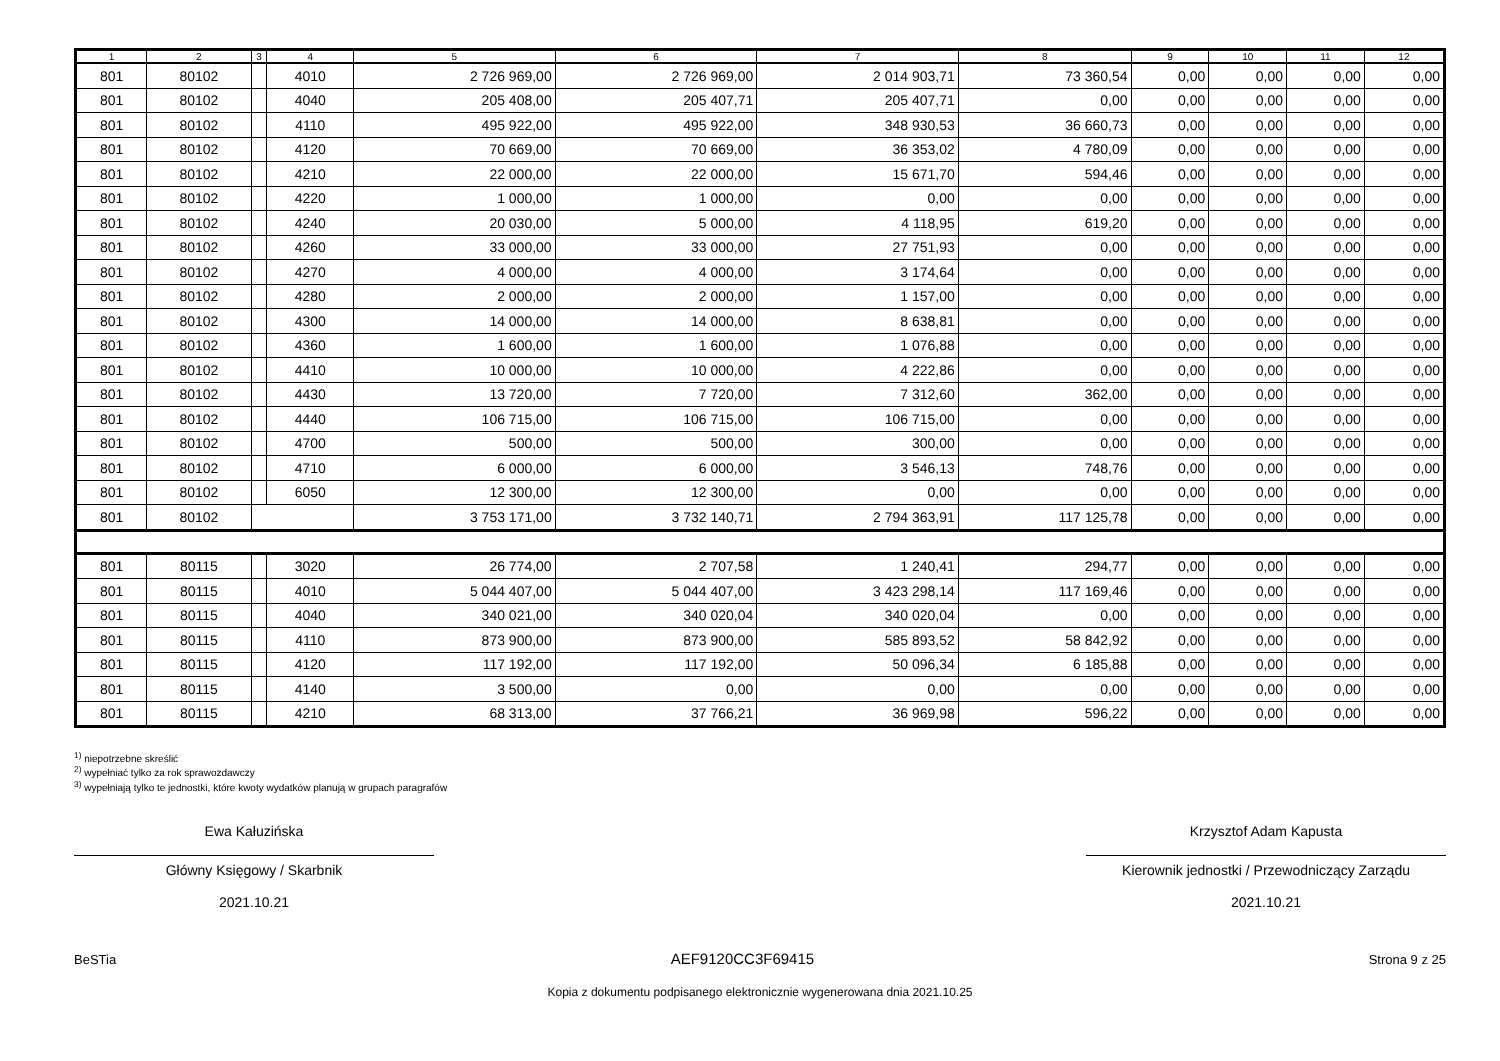| 1 | 2 | 3 | 4 | 5 | 6 | 7 | 8 | 9 | 10 | 11 | 12 |
| --- | --- | --- | --- | --- | --- | --- | --- | --- | --- | --- | --- |
| 801 | 80102 | | 4010 | 2 726 969,00 | 2 726 969,00 | 2 014 903,71 | 73 360,54 | 0,00 | 0,00 | 0,00 | 0,00 |
| 801 | 80102 | | 4040 | 205 408,00 | 205 407,71 | 205 407,71 | 0,00 | 0,00 | 0,00 | 0,00 | 0,00 |
| 801 | 80102 | | 4110 | 495 922,00 | 495 922,00 | 348 930,53 | 36 660,73 | 0,00 | 0,00 | 0,00 | 0,00 |
| 801 | 80102 | | 4120 | 70 669,00 | 70 669,00 | 36 353,02 | 4 780,09 | 0,00 | 0,00 | 0,00 | 0,00 |
| 801 | 80102 | | 4210 | 22 000,00 | 22 000,00 | 15 671,70 | 594,46 | 0,00 | 0,00 | 0,00 | 0,00 |
| 801 | 80102 | | 4220 | 1 000,00 | 1 000,00 | 0,00 | 0,00 | 0,00 | 0,00 | 0,00 | 0,00 |
| 801 | 80102 | | 4240 | 20 030,00 | 5 000,00 | 4 118,95 | 619,20 | 0,00 | 0,00 | 0,00 | 0,00 |
| 801 | 80102 | | 4260 | 33 000,00 | 33 000,00 | 27 751,93 | 0,00 | 0,00 | 0,00 | 0,00 | 0,00 |
| 801 | 80102 | | 4270 | 4 000,00 | 4 000,00 | 3 174,64 | 0,00 | 0,00 | 0,00 | 0,00 | 0,00 |
| 801 | 80102 | | 4280 | 2 000,00 | 2 000,00 | 1 157,00 | 0,00 | 0,00 | 0,00 | 0,00 | 0,00 |
| 801 | 80102 | | 4300 | 14 000,00 | 14 000,00 | 8 638,81 | 0,00 | 0,00 | 0,00 | 0,00 | 0,00 |
| 801 | 80102 | | 4360 | 1 600,00 | 1 600,00 | 1 076,88 | 0,00 | 0,00 | 0,00 | 0,00 | 0,00 |
| 801 | 80102 | | 4410 | 10 000,00 | 10 000,00 | 4 222,86 | 0,00 | 0,00 | 0,00 | 0,00 | 0,00 |
| 801 | 80102 | | 4430 | 13 720,00 | 7 720,00 | 7 312,60 | 362,00 | 0,00 | 0,00 | 0,00 | 0,00 |
| 801 | 80102 | | 4440 | 106 715,00 | 106 715,00 | 106 715,00 | 0,00 | 0,00 | 0,00 | 0,00 | 0,00 |
| 801 | 80102 | | 4700 | 500,00 | 500,00 | 300,00 | 0,00 | 0,00 | 0,00 | 0,00 | 0,00 |
| 801 | 80102 | | 4710 | 6 000,00 | 6 000,00 | 3 546,13 | 748,76 | 0,00 | 0,00 | 0,00 | 0,00 |
| 801 | 80102 | | 6050 | 12 300,00 | 12 300,00 | 0,00 | 0,00 | 0,00 | 0,00 | 0,00 | 0,00 |
| 801 | 80102 | | | 3 753 171,00 | 3 732 140,71 | 2 794 363,91 | 117 125,78 | 0,00 | 0,00 | 0,00 | 0,00 |
| 801 | 80115 | | 3020 | 26 774,00 | 2 707,58 | 1 240,41 | 294,77 | 0,00 | 0,00 | 0,00 | 0,00 |
| 801 | 80115 | | 4010 | 5 044 407,00 | 5 044 407,00 | 3 423 298,14 | 117 169,46 | 0,00 | 0,00 | 0,00 | 0,00 |
| 801 | 80115 | | 4040 | 340 021,00 | 340 020,04 | 340 020,04 | 0,00 | 0,00 | 0,00 | 0,00 | 0,00 |
| 801 | 80115 | | 4110 | 873 900,00 | 873 900,00 | 585 893,52 | 58 842,92 | 0,00 | 0,00 | 0,00 | 0,00 |
| 801 | 80115 | | 4120 | 117 192,00 | 117 192,00 | 50 096,34 | 6 185,88 | 0,00 | 0,00 | 0,00 | 0,00 |
| 801 | 80115 | | 4140 | 3 500,00 | 0,00 | 0,00 | 0,00 | 0,00 | 0,00 | 0,00 | 0,00 |
| 801 | 80115 | | 4210 | 68 313,00 | 37 766,21 | 36 969,98 | 596,22 | 0,00 | 0,00 | 0,00 | 0,00 |
<sup>1)</sup> niepotrzebne skreślić
<sup>2)</sup> wypełniać tylko za rok sprawozdawczy
<sup>3)</sup> wypełniają tylko te jednostki, które kwoty wydatków planują w grupach paragrafów
Ewa Kałuzińska
Główny Księgowy / Skarbnik
2021.10.21
Krzysztof Adam Kapusta
Kierownik jednostki / Przewodniczący Zarządu
2021.10.21
BeSTia AEF9120CC3F69415 Strona 9 z 25
Kopia z dokumentu podpisanego elektronicznie wygenerowana dnia 2021.10.25